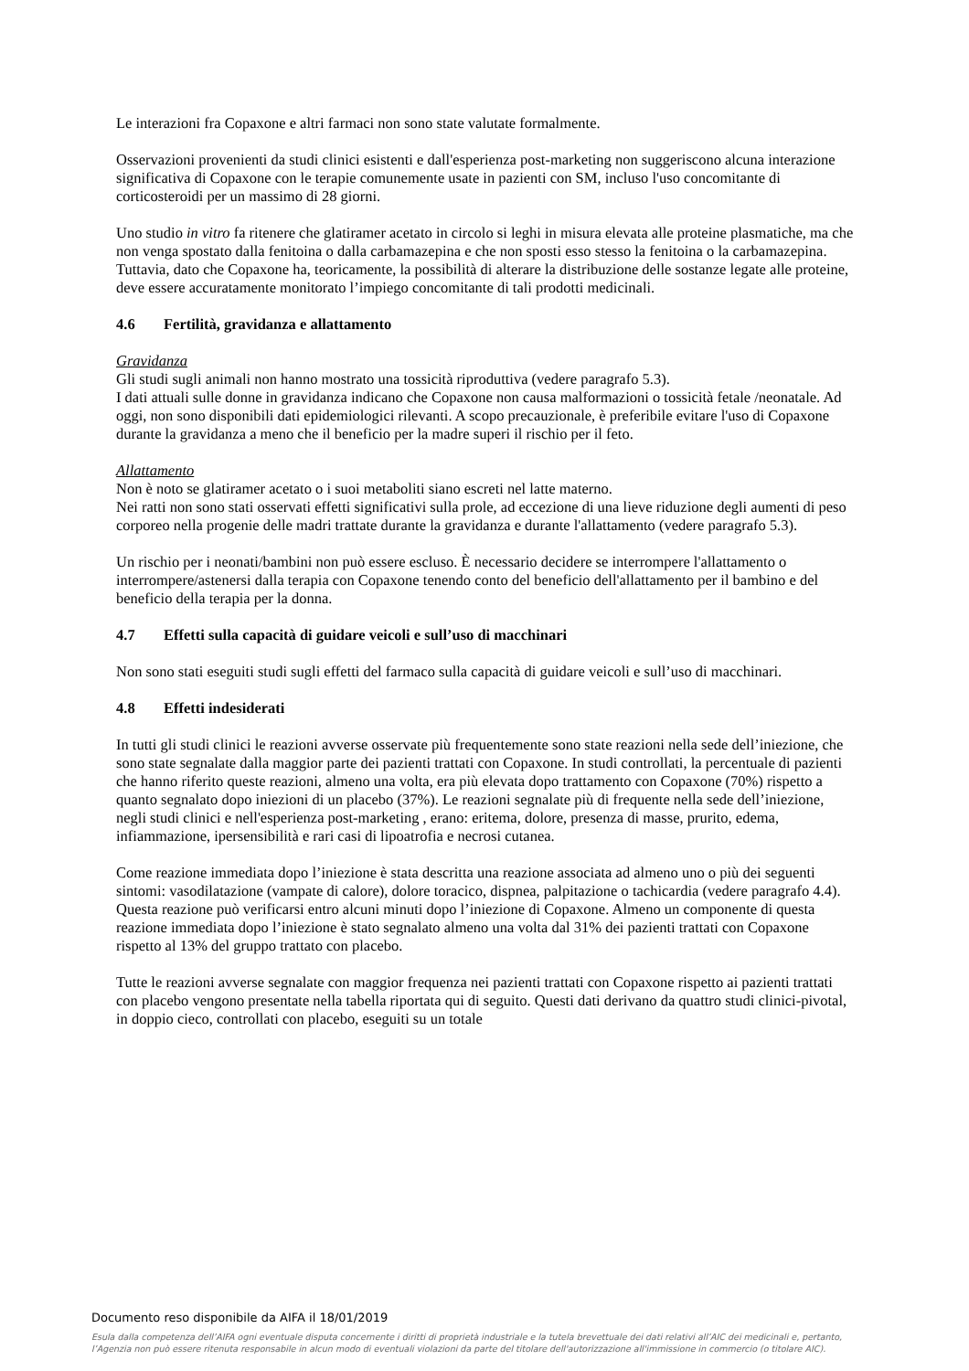Le interazioni fra Copaxone e altri farmaci non sono state valutate formalmente.
Osservazioni provenienti da studi clinici esistenti e dall'esperienza post-marketing non suggeriscono alcuna interazione significativa di Copaxone con le terapie comunemente usate in pazienti con SM, incluso l'uso concomitante di corticosteroidi per un massimo di 28 giorni.
Uno studio in vitro fa ritenere che glatiramer acetato in circolo si leghi in misura elevata alle proteine plasmatiche, ma che non venga spostato dalla fenitoina o dalla carbamazepina e che non sposti esso stesso la fenitoina o la carbamazepina. Tuttavia, dato che Copaxone ha, teoricamente, la possibilità di alterare la distribuzione delle sostanze legate alle proteine, deve essere accuratamente monitorato l’impiego concomitante di tali prodotti medicinali.
4.6 Fertilità, gravidanza e allattamento
Gravidanza
Gli studi sugli animali non hanno mostrato una tossicità riproduttiva (vedere paragrafo 5.3).
I dati attuali sulle donne in gravidanza indicano che Copaxone non causa malformazioni o tossicità fetale /neonatale. Ad oggi, non sono disponibili dati epidemiologici rilevanti. A scopo precauzionale, è preferibile evitare l'uso di Copaxone durante la gravidanza a meno che il beneficio per la madre superi il rischio per il feto.
Allattamento
Non è noto se glatiramer acetato o i suoi metaboliti siano escreti nel latte materno.
Nei ratti non sono stati osservati effetti significativi sulla prole, ad eccezione di una lieve riduzione degli aumenti di peso corporeo nella progenie delle madri trattate durante la gravidanza e durante l'allattamento (vedere paragrafo 5.3).
Un rischio per i neonati/bambini non può essere escluso. È necessario decidere se interrompere l'allattamento o interrompere/astenersi dalla terapia con Copaxone tenendo conto del beneficio dell'allattamento per il bambino e del beneficio della terapia per la donna.
4.7 Effetti sulla capacità di guidare veicoli e sull’uso di macchinari
Non sono stati eseguiti studi sugli effetti del farmaco sulla capacità di guidare veicoli e sull’uso di macchinari.
4.8 Effetti indesiderati
In tutti gli studi clinici le reazioni avverse osservate più frequentemente sono state reazioni nella sede dell’iniezione, che sono state segnalate dalla maggior parte dei pazienti trattati con Copaxone. In studi controllati, la percentuale di pazienti che hanno riferito queste reazioni, almeno una volta, era più elevata dopo trattamento con Copaxone (70%) rispetto a quanto segnalato dopo iniezioni di un placebo (37%). Le reazioni segnalate più di frequente nella sede dell’iniezione, negli studi clinici e nell'esperienza post-marketing , erano: eritema, dolore, presenza di masse, prurito, edema, infiammazione, ipersensibilità e rari casi di lipoatrofia e necrosi cutanea.
Come reazione immediata dopo l’iniezione è stata descritta una reazione associata ad almeno uno o più dei seguenti sintomi: vasodilatazione (vampate di calore), dolore toracico, dispnea, palpitazione o tachicardia (vedere paragrafo 4.4). Questa reazione può verificarsi entro alcuni minuti dopo l’iniezione di Copaxone. Almeno un componente di questa reazione immediata dopo l’iniezione è stato segnalato almeno una volta dal 31% dei pazienti trattati con Copaxone rispetto al 13% del gruppo trattato con placebo.
Tutte le reazioni avverse segnalate con maggior frequenza nei pazienti trattati con Copaxone rispetto ai pazienti trattati con placebo vengono presentate nella tabella riportata qui di seguito. Questi dati derivano da quattro studi clinici-pivotal, in doppio cieco, controllati con placebo, eseguiti su un totale
Documento reso disponibile da AIFA il 18/01/2019
Esula dalla competenza dell’AIFA ogni eventuale disputa concernente i diritti di proprietà industriale e la tutela brevettuale dei dati relativi all’AIC dei medicinali e, pertanto, l’Agenzia non può essere ritenuta responsabile in alcun modo di eventuali violazioni da parte del titolare dell'autorizzazione all'immissione in commercio (o titolare AIC).